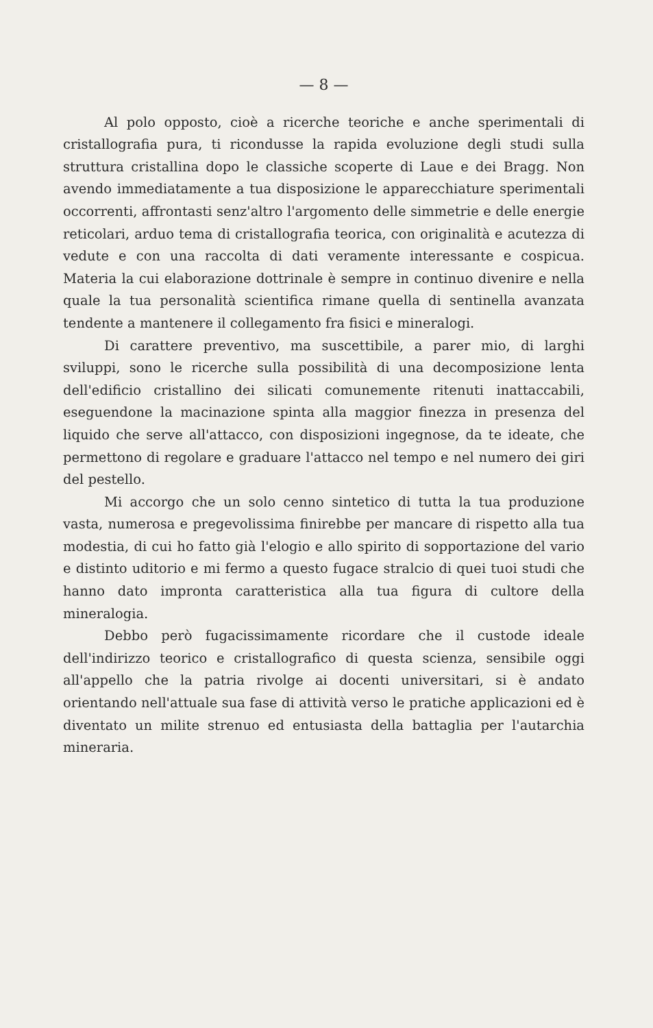— 8 —
Al polo opposto, cioè a ricerche teoriche e anche sperimentali di cristallografia pura, ti ricondusse la rapida evoluzione degli studi sulla struttura cristallina dopo le classiche scoperte di Laue e dei Bragg. Non avendo immediatamente a tua disposizione le apparecchiature sperimentali occorrenti, affrontasti senz'altro l'argomento delle simmetrie e delle energie reticolari, arduo tema di cristallografia teorica, con originalità e acutezza di vedute e con una raccolta di dati veramente interessante e cospicua. Materia la cui elaborazione dottrinale è sempre in continuo divenire e nella quale la tua personalità scientifica rimane quella di sentinella avanzata tendente a mantenere il collegamento fra fisici e mineralogi.
Di carattere preventivo, ma suscettibile, a parer mio, di larghi sviluppi, sono le ricerche sulla possibilità di una decomposizione lenta dell'edificio cristallino dei silicati comunemente ritenuti inattaccabili, eseguendone la macinazione spinta alla maggior finezza in presenza del liquido che serve all'attacco, con disposizioni ingegnose, da te ideate, che permettono di regolare e graduare l'attacco nel tempo e nel numero dei giri del pestello.
Mi accorgo che un solo cenno sintetico di tutta la tua produzione vasta, numerosa e pregevolissima finirebbe per mancare di rispetto alla tua modestia, di cui ho fatto già l'elogio e allo spirito di sopportazione del vario e distinto uditorio e mi fermo a questo fugace stralcio di quei tuoi studi che hanno dato impronta caratteristica alla tua figura di cultore della mineralogia.
Debbo però fugacissimamente ricordare che il custode ideale dell'indirizzo teorico e cristallografico di questa scienza, sensibile oggi all'appello che la patria rivolge ai docenti universitari, si è andato orientando nell'attuale sua fase di attività verso le pratiche applicazioni ed è diventato un milite strenuo ed entusiasta della battaglia per l'autarchia mineraria.